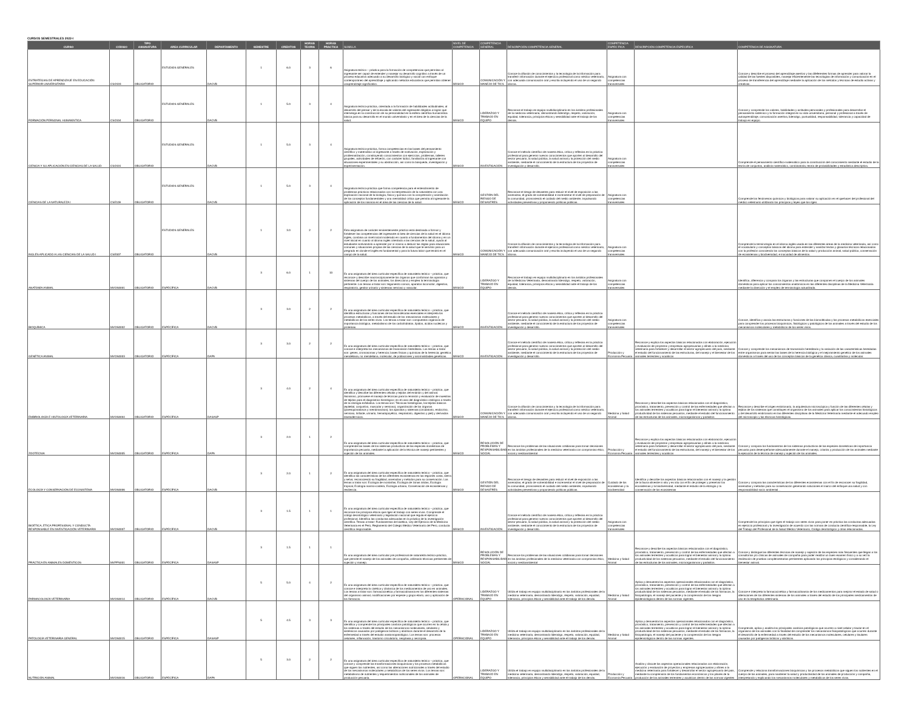CURSOS SEMESTRALES 2022-I
| CURSO | CÓDIGO | TIPO ASIGNATURA | AREA CURRICULAR | DEPARTAMENTO | SEMESTRE | CREDITOS | HORAS TEORIA | HORAS PRACTICA | SUMILLA | NIVEL DE COMPETENCIA | COMPETENCIA GENERAL | DESCRIPCIÓN COMPETENCIA GENERAL | COMPETENCIA ESPEC´FICA | DESCRIPCIÓN COMPETENCIA ESPECIFICA | COMPETENCIA DE ASIGNATURA |
| --- | --- | --- | --- | --- | --- | --- | --- | --- | --- | --- | --- | --- | --- | --- | --- |
| ESTRATEGIAS DE APRENDIZAJE EN EDUCACIÓN SUPERIOR UNIVERSITARIA | CSO103 | OBLIGATORIO | ESTUDIOS GENERALES | DACVB | 1 | 6.0 | 3 | 6 | Asignatura teórico – práctica para la formación de competencias que permitan al ingresante ser capaz de entender y manejar su desarrollo cognitivo a través de un proceso educativo adecuado a su desarrollo biológico y social con enfoque contemporáneo del aprendizaje y aplicando métodos educativos que permitan obtener unaprendizaje significativo. | BÁSICO | COMUNICACIÓN Y MANEJO DE TICS | Conoce la difusión de conocimientos y la tecnología de la información para transferir información durante el ejercicio profesional como médico veterinario, con adecuada comunicación oral y escrita incluyendo el uso de un segundo idioma. | Asignatura con competencias transversales | | Conoce y describe el proceso del aprendizaje asertivo y las difeferentes formas de aprender para valorar la calidad de las fuentes disponibles, manejar eficientemente las tecnologías de información y comunicación en el proceso de transferencia del aprendizaje mediante la aplicación de los métodos y técnicas de estudio activas y creativas. |
| FORMACIÓN PERSONAL HUMANÍSTICA | CSO104 | OBLIGATORIO | ESTUDIOS GENERALES | DACVB | 1 | 5.0 | 3 | 4 | Asignatura teórico-práctica, orientada a la formación de habilidades actitudinales, al desarrollo del pensar y de la escala de valores del ingresante dirigidos a lograr que intervenga en la construcción de su personalidad en la esfera científica humanística básica para su desarrollo en el mundo universitario y en el área de la ciencias de la salud. | BÁSICO | LIDERAZGO Y TRABAJO EN EQUIPO | Reconoce el trabajo en equipo multidisciplinario en los ámbitos profesionales de la medicina veterinaria, demostrando liderazgo, respeto, valoración, equidad, tolerancia, principios éticos y sensibilidad ante el trabajo de los demás. | Asignatura con competencias transversales | | Conoce y comprende los valores, habilidades y actitudes personales y profesionales para desarrollar el pensamiento sistémico y la formación integral en su vida universitaria, personal y profesional a través de autoaprendizaje, comunicación asertiva, liderazgo, puntualidad, responsabilidad, tolerancia y capacidad de trabajo en equipo. |
| CIENCIA Y SU APLICACIÓN EN CIENCIAS DE LA SALUD | CSO101 | OBLIGATORIO | ESTUDIOS GENERALES | DACVB | 1 | 5.0 | 3 | 4 | Asignatura teórico-práctica, forma competencias en las bases del pensamiento científico y matemático al ingresante a través de motivación, exploración y problematización, construyendo conocimientos con ejercicios, problemas, talleres grupales, actividades de refuerzo, con carácter lúdico, familiariza al ingresante con situaciones experimentales y su abstracción, así como la búsqueda, investigación y experimentación. | BÁSICO | INVESTIGACIÓN | Conoce el método científico de manera ética, crítica y reflexiva en la práctica profesional para generar nuevos conocimientos que aporten al desarrollo del sector pecuario, la salud pública, la salud animal y la protección del medio ambiente, mediante el conocimiento de la estructura de los proyectos de investigación y desarrollo. | Asignatura con competencias transversales | | Comprende el pensamiento científico-matemático para la construcción del conocimiento mediante el estudio de la teoría de conjuntos, análisis matemático, combinatoria, teoría de probabilidades y estadística descriptiva. |
| CIENCIAS DE LA NATURALEZA I | CSE109 | OBLIGATORIO | ESTUDIOS GENERALES | DACVB | 1 | 5.0 | 3 | 4 | Asignatura teórico-práctica que forma competencia para el entendimiento de problemas prácticos relacionados con la interpretación de la naturaleza con una explicación racional de la biología, física y química con la comprensión y asimilación de los conceptos fundamentales y una mentalidad crítica que permita al ingresante la aplicación de los mismos en el área de las ciencias de la salud. | BÁSICO | GESTIÓN DEL RIESGO DE DESASTRES | Reconoce el riesgo de desastres para reducir el nivel de exposición a las amenazas, el grado de vulnerabilidad e incrementar el nivel de preparación de la comunidad, promoviendo el cuidado del medio ambiente, impulsando actividades preventivas y proponiendo políticas públicas. | Asignatura con competencias transversales | | Comprende los fenómenos químicos y biológicos para valorar su aplicación en el quehacer del profesional del médico veterinario utilizando los principios y leyes que los rigen. |
| INGLÉS APLICADO A LAS CIENCIAS DE LA SALUD I | CSE007 | OBLIGATORIO | ESTUDIOS GENERALES | DACVB | 1 | 3.0 | 2 | 2 | Esta asignatura de carácter eminentemente práctico está destinada a formar y fortalecer las competencias del ingresante al área de ciencias de la salud en el idioma inglés, combina un nivel inicial moderado en cuanto a fundamentos del idioma y en un nivel inicial en cuanto al idioma inglés orientado a las ciencias de la salud, ayuda al estudiante motivándolo a aprender por sí mismo a deducir las reglas para situaciones comunes y situaciones propias de las ciencias de la salud que le servirán para un pregrado en donde el inglés es fundamental y para la futura labor que tendrá en el campo de la salud. | BÁSICO | COMUNICACIÓN Y MANEJO DE TICS | Conoce la difusión de conocimientos y la tecnología de la información para transferir información durante el ejercicio profesional como médico veterinario, con adecuada comunicación oral y escrita incluyendo el uso de un segundo idioma. | Asignatura con competencias transversales | | Comprende la terminología en el idioma inglés usada en las diferentes áreas de la medicina veterinaria, así como el vocabulario y conceptos básicos del idioma para entender y analizar textos y glosarios técnicos relacionados con la profesión conociendo los conceptos básicos de la salud y producción animal, salud pública, conservación de ecosistemas y biodiversidad, e inocuidad de alimentos. |
| ANATOMÍA ANIMAL | MVOS0001 | OBLIGATORIO | ESPECÍFICA | DACVB | 3 | 6.0 | 1 | 10 | Es una asignatura del área curricular específica de naturaleza teórico – práctica, que reconoce y describe macroscópicamente los órganos que conforman los aparatos y sistemas del cuerpo de los animales, los disecciona y emplea la terminología pertinente. Los temas a tratar son: tegumento común, aparatos locomotor, digestivo, respiratorio, genitor urinario y sistemas nervioso y vascular. | BÁSICO | LIDERAZGO Y TRABAJO EN EQUIPO | Reconoce el trabajo en equipo multidisciplinario en los ámbitos profesionales de la Medicina Veterinaria, demostrando liderazgo, respeto, valoración, equidad, tolerancia, principios éticos y sensibilidad ante el trabajo de los demás. | Asignatura con competencias transversales | | Identifica, diferencia y compara los órganos y las estructuras que componen el cuerpo de los animales domésticos para aplicar los conocimientos anatómicos en las diferentes disciplinas de la Medicina Veterinaria mediante la disección y el empleo de terminología actualizada. |
| BIOQUÍMICA | MVOS0002 | OBLIGATORIO | ESPECÍFICA | DACVB | 3 | 3.0 | 2 | 2 | Es una asignatura del área curricular específica de naturaleza teórico – práctica, que identifica estructuras y funciones de las biomoléculas esenciales e interpreta los procesos metabólicos, a través del estudio de los mecanismos moleculares y metabólicos de los seres vivos. Los temas a tratar son: compuestos orgánicos de importancia biológica, metabolismo de los carbohidratos, lípidos, ácidos nucleicos y proteínas. | BÁSICO | INVESTIGACIÓN | Conoce el método científico de manera ética, crítica y reflexiva en la práctica profesional para generar nuevos conocimientos que aporten al desarrollo del sector pecuario, la salud pública, la salud animal y la protección del medio ambiente, mediante el conocimiento de la estructura de los proyectos de investigación y desarrollo. | Asignatura con competencias transversales | | Conoce, identifica y asocia las estructuras y funciones de las biomoléculas y los procesos metabólicos esenciales para comprender los procesos bioquímicos, fisiológicos y patológicos de los animales a través del estudio de los mecanismos moleculares y metabólicos de los seres vivos. |
| GENÉTICA ANIMAL | MVOS0003 | OBLIGATORIO | ESPECÍFICA | DAPA | 3 | 3.0 | 2 | 2 | Es una asignatura del área curricular específica de naturaleza teórico – práctica, que conoce e interpreta los mecanismos de transmisión hereditaria. Los temas a tratar son: genes, cromosomas y herencia; bases físicas y químicas de la herencia; genética mendeliana, no mendeliana, molecular, de poblaciones y anormalidades genéticas. | BÁSICO | INVESTIGACIÓN | Conoce el método científico de manera ética, crítica y reflexiva en la práctica profesional para generar nuevos conocimientos que aporten al desarrollo del sector pecuario, la salud pública, la salud animal y la protección del medio ambiente, mediante el conocimiento de la estructura de los proyectos de investigación y desarrollo. | Producción y Economía Pecuaria | Reconoce y explica los aspectos básicos relacionados con elaboración, ejecución y evaluación de proyectos y empresas agropecuarias y afines a la medicina veterinaria para fortalecer y desarrollar el sector agropecuario del país, mediante el estudio del funcionamiento de las estructuras, del manejo y el bienestar de los animales terrestres y acuáticos | Conoce y comprende los mecanismos de transmisión hereditaria y la variación de las características heredadas entre organismos para sentar las bases de la herencia biológica y el mejoramiento genético de los animales domésticos a través del uso de los conceptos básicos de la genética clásica, cuantitativa y molecular. |
| EMBRIOLOGÍA E HISTOLOGÍA VETERINARIA | MVOS0004 | OBLIGATORIO | ESPECÍFICA | DASASP | 3 | 4.0 | 2 | 4 | Es una asignatura del área curricular específica de naturaleza teórico – práctica, que identifica y describe las diferentes células y tejidos del embrión y del animal. Asimismo, promueve el manejo de técnicas para la remisión y evaluación de muestras de tejidos para el diagnóstico histológico; en el caso del diagnóstico citológico a través de la citología exfoliativa. Los temas son: Técnicas histológicas, los tejidos básicos (epitelial, conjuntivo, muscular y nervioso), organización de los órganos (parenquimatosos y membranosos); los aparatos y sistemas (circulatorio, endocrino, nervioso, linfoide, urinario, hematopoyético, respiratorio, digestivo y piel) y derivados blastodérmicos. | BÁSICO | COMUNICACIÓN Y MANEJO DE TICS | Conoce la difusión de conocimientos y la tecnología de la información para transferir información durante el ejercicio profesional como médico veterinario, con adecuada comunicación oral y escrita incluyendo el uso de un segundo idioma. | Medicina y Salud Animal | Reconoce y describe los aspectos básicos relacionados con el diagnóstico, pronóstico, tratamiento, prevención y control de las enfermedades que afectan a los animales terrestres y acuáticos para lograr el bienestar animal y la óptima productividad de los sistemas pecuarios, mediante el estudio del funcionamiento de las estructuras de los animales, microorganismos y parásitos | Reconoce y describe el origen embrionario, la arquitectura microscópica y función de las diferentes células y tejidos de los sistemas que constituyen el organismo de los animales para aplicar los conocimientos histológicos y del desarrollo embrionario en las diferentes disciplinas de la Medicina Veterinaria mediante el adecuado empleo del microscopio y las técnicas histológicas. |
| ZOOTECNIA | MVOS0005 | OBLIGATORIO | ESPECÍFICA | DAPA | 3 | 2.0 | 1 | 2 | Es una asignatura del área curricular específica de naturaleza teórico – práctica, que comprende las bases de los sistemas productivos de las especies domésticas de importancia pecuaria, mediante la aplicación de la técnica de manejo pertinentes y sujeción de los animales. | BÁSICO | RESOLUCIÓN DE PROBLEMAS Y RESPONSABILIDAD SOCIAL | Reconoce los problemas de las situaciones cotidianas para tomar decisiones en los ámbitos profesionales de la medicina veterinaria con compromiso ético, social y medioambiental | Producción y Economía Pecuaria | Reconoce y explica los aspectos básicos relacionados con elaboración, ejecución y evaluación de proyectos y empresas agropecuarias y afines a la medicina veterinaria para fortalecer y desarrollar el sector agropecuario del país, mediante el estudio del funcionamiento de las estructuras, del manejo y el bienestar de los animales terrestres y acuáticos | Conoce y compara los fundamentos de los sistemas productivos de las especies domésticas de importancia pecuaria para desempeñarse adecuadamente durante el manejo, crianza y producción de los animales mediante la ejecución de la técnica de manejo y sujeción de los animales. |
| ECOLOGÍA Y CONSERVACIÓN DE ECOSISTEMA | MVOS0006 | OBLIGATORIO | ESPECÍFICA | DACVB | 3 | 2.0 | 1 | 2 | Es una asignatura del área curricular específica de naturaleza teórico – práctica, que identifica las características de los diferentes ecosistemas en las regiones costa, sierra y selva; reconociendo su fragilidad, amenazas y métodos para su conservación. Los temas a tratar son: Ecología de montañas, Ecología de zonas áridas, Ecología tropical, Ecología marino-costera, Ecología urbana, Conservación de ecosistemas y resiliencia. | BÁSICO | GESTIÓN DEL RIESGO DE DESASTRES | Reconoce el riesgo de desastres para reducir el nivel de exposición a las amenazas, el grado de vulnerabilidad e incrementar el nivel de preparación de la comunidad, promoviendo el cuidado del medio ambiente, impulsando actividades preventivas y proponiendo políticas públicas. | Cuidado de los ecosistemas y la biodiversidad | Identifica y describe los aspectos básicos relacionados con el manejo y la gestión de la fauna silvestre in situ y ex situ con el fin de proteger y preservar los ecosistemas y la biodiversidad, mediante el estudio de la etología y la conservación de los ecosistemas | Conoce y compara las características de los diferentes ecosistemas con el fin de reconocer su fragilidad, amenazas y métodos para su conservación generando soluciones el marco del enfoque una salud y con responsabilidad socio ambiental. . |
| BIOÉTICA, ÉTICA PROFESIONAL Y CONDUCTA RESPONSABLE EN INVESTIGACIÓN VETERINARIA | MVOS0007 | OBLIGATORIO | ESPECÍFICA | DACVB | 3 | 1.5 | 1 | 1 | Es una asignatura del área curricular específica de naturaleza teórico – práctica, que reconoce los principios éticos que rigen el trabajo con seres vivos. Comprende el código deontológico veterinario y legislación nacional que regula el ejercicio profesional. Identifica las conductas adecuadas en la práctica de la investigación científica. Temas a tratar: Fundamentos de bioética, Ley del Ejercicio de la Medicina Veterinaria en el Perú, Reglamento del Colegio Médico Veterinario del Perú, conducta científica responsable. | BÁSICO | INVESTIGACIÓN | Conoce el método científico de manera ética, crítica y reflexiva en la práctica profesional para generar nuevos conocimientos que aporten al desarrollo del sector pecuario, la salud pública, la salud animal y la protección del medio ambiente, mediante el conocimiento de la estructura de los proyectos de investigación y desarrollo. | Asignatura con competencias transversales | | Comprende los principios que rigen el trabajo con seres vivos para poner en práctica las conductas adecuadas en ejercicio profesional y la investigación de acuerdo con las normas de conducta científica-responsable, la Ley del Trabajo del Profesional de la Salud Médico Veterinario, Código deontológico y otras relacionadas. |
| PRÁCTICA EN ANIMALES DOMÉSTICOS | MVPPS001 | OBLIGATORIO | ESPECÍFICA | DASASP | 3 | 1.5 | 1 | 1 | Es una asignatura del área curricular pre profesional de naturaleza teórico-práctico, que permite el manejo de los animales de compañía, utilizando técnicas pertinentes de sujeción y manejo. | BÁSICO | RESOLUCIÓN DE PROBLEMAS Y RESPONSABILIDAD SOCIAL | Reconoce los problemas de las situaciones cotidianas para tomar decisiones en los ámbitos profesionales de la medicina veterinaria con compromiso ético, social y medioambiental | Medicina y Salud Animal | Reconoce y describe los aspectos básicos relacionados con el diagnóstico, pronóstico, tratamiento, prevención y control de las enfermedades que afectan a los animales terrestres y acuáticos para lograr el bienestar animal y la óptima productividad de los sistemas pecuarios, mediante el estudio del funcionamiento de las estructuras de los animales, microorganismos y parásitos. | Conoce y distingue las diferentes técnicas de manejo y sujeción de las especies más frecuentes que llegan a los consultorios y/o clínicas de animales de compañía para poder realizar un buen examen físico y a su vez la realización de pruebas complementarias pertinentes aplicando los principios etológicos y considerando el bienestar animal. |
| FARMACOLOGÍA VETERINARIA | MVOS0014 | OBLIGATORIO | ESPECÍFICA | DACVB | 5 | 5.0 | 4 | 2 | Es una asignatura del área curricular específica de naturaleza teórico – práctica, que conoce e interpreta la cinética y dinámica de los medicamentos de uso en animales. Los temas a tratar son: farmacocinética y farmacodinamia en los diferentes sistemas del organismo animal, modificaciones por especie y grupo etario, uso y aplicación de los fármacos. | OPERACIONAL | LIDERAZGO Y TRABAJO EN EQUIPO | Utiliza el trabajo en equipo multidisciplinario en los ámbitos profesionales de la medicina veterinaria, demostrando liderazgo, respeto, valoración, equidad, tolerancia, principios éticos y sensibilidad ante el trabajo de los demás. | Medicina y Salud Animal | Aplica y demuestra los aspectos operacionales relacionados con el diagnóstico, pronóstico, tratamiento, prevención y control de las enfermedades que afectan a los animales terrestres y acuáticos para lograr el bienestar animal y la óptima productividad de los sistemas pecuarios, mediante el estudio de los fármacos, la fisiopatología, el manejo del paciente y la comprensión de los riesgos epidemiológicos dentro de las normas vigentes. | Conoce e interpreta la farmacocinética y farmacodinamia de los medicamentos para mejorar el estado de salud o alteraciones de los diferentes sistemas de los animales a través del estudio de los principales medicamentos de uso en la terapéutica veterinaria. |
| PATOLOGÍA VETERINARIA GENERAL | MVOS0015 | OBLIGATORIO | ESPECÍFICA | DASASP | 5 | 4.5 | 3 | 3 | Es una asignatura del área curricular específica de naturaleza teórico – práctica, que identifica y comprende los principales cambios patológicos que ocurren en la célula y los sistemas a través del estudio de los mecanismos moleculares, celulares y sistémicos causados por patógenos bióticos y abióticos durante el desarrollo de la enfermedad a través del estudio anatomopatológico. Los temas son: procesos celulares, inflamación, trastorno circulatorio, neoplasia y necropsia. | OPERACIONAL | LIDERAZGO Y TRABAJO EN EQUIPO | Utiliza el trabajo en equipo multidisciplinario en los ámbitos profesionales de la medicina veterinaria, demostrando liderazgo, respeto, valoración, equidad, tolerancia, principios éticos y sensibilidad ante el trabajo de los demás. | Medicina y Salud Animal | Aplica y demuestra los aspectos operacionales relacionados con el diagnóstico, pronóstico, tratamiento, prevención y control de las enfermedades que afectan a los animales terrestres y acuáticos para lograr el bienestar animal y la óptima productividad de los sistemas pecuarios, mediante el estudio de los fármacos, la fisiopatología, el manejo del paciente y la comprensión de los riesgos epidemiológicos dentro de las normas vigentes. | Comprende, aplica y analiza los principales cambios patológicos que ocurren a nivel celular y tisular en el organismo de los animales con la finalidad de comprender los mecanismos fisiopatológicos que ocurren durante el desarrollo de la enfermedad a través del estudio de los mecanismos moleculares, celulares y tisulares causados por patógenos bióticos y abióticos. |
| NUTRICIÓN ANIMAL | MVOS0016 | OBLIGATORIO | ESPECÍFICA | DAPA | 5 | 3.0 | 2 | 2 | Es una asignatura del área curricular específica de naturaleza teórico – práctica, que conoce y comprende las transformaciones bioquímicas y los procesos metabólicos que siguen los nutrientes, así como las alteraciones nutricionales a través del estudio de los mecanismos moleculares y metabólicos de los seres vivos. Los temas son: metabolismo de nutrientes y requerimientos nutricionales de los animales de producción pecuaria. | OPERACIONAL | LIDERAZGO Y TRABAJO EN EQUIPO | Utiliza el trabajo en equipo multidisciplinario en los ámbitos profesionales de la medicina veterinaria, demostrando liderazgo, respeto, valoración, equidad, tolerancia, principios éticos y sensibilidad ante el trabajo de los demás. | Producción y Economía Pecuaria | Analiza y discute los aspectos operacionales relacionados con elaboración, ejecución y evaluación de proyectos y empresas agropecuarias y afines a la medicina veterinaria para fortalecer y desarrollar el sector agropecuario del país, mediante la comprensión de los fundamentos económicos y los pilares de la producción de los animales terrestres y acuáticos dentro de las normas vigentes | Comprende y relaciona transformaciones bioquímicas y los procesos metabólicos que siguen los nutrientes en el cuerpo de los animales, para mantener la salud y productividad de los animales de producción y compañía, interpretando y explicando los mecanismos moleculares y metabólicos de los seres vivos. |